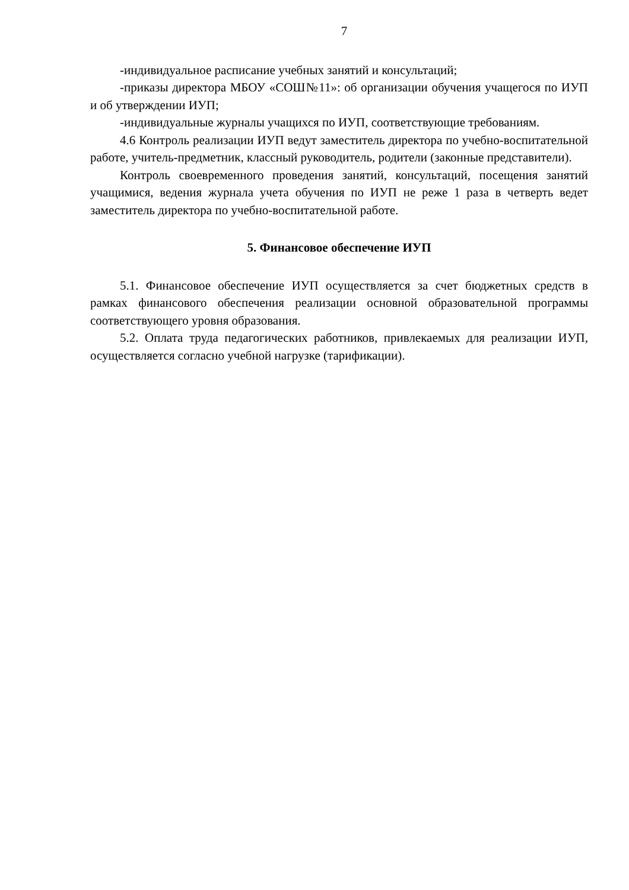7
-индивидуальное расписание учебных занятий и консультаций;
-приказы директора МБОУ «СОШ№11»: об организации обучения учащегося по ИУП и об утверждении ИУП;
-индивидуальные журналы учащихся по ИУП, соответствующие требованиям.
4.6 Контроль реализации ИУП ведут заместитель директора по учебно-воспитательной работе, учитель-предметник, классный руководитель, родители (законные представители).
Контроль своевременного проведения занятий, консультаций, посещения занятий учащимися, ведения журнала учета обучения по ИУП не реже 1 раза в четверть ведет заместитель директора по учебно-воспитательной работе.
5. Финансовое обеспечение ИУП
5.1. Финансовое обеспечение ИУП осуществляется за счет бюджетных средств в рамках финансового обеспечения реализации основной образовательной программы соответствующего уровня образования.
5.2. Оплата труда педагогических работников, привлекаемых для реализации ИУП, осуществляется согласно учебной нагрузке (тарификации).